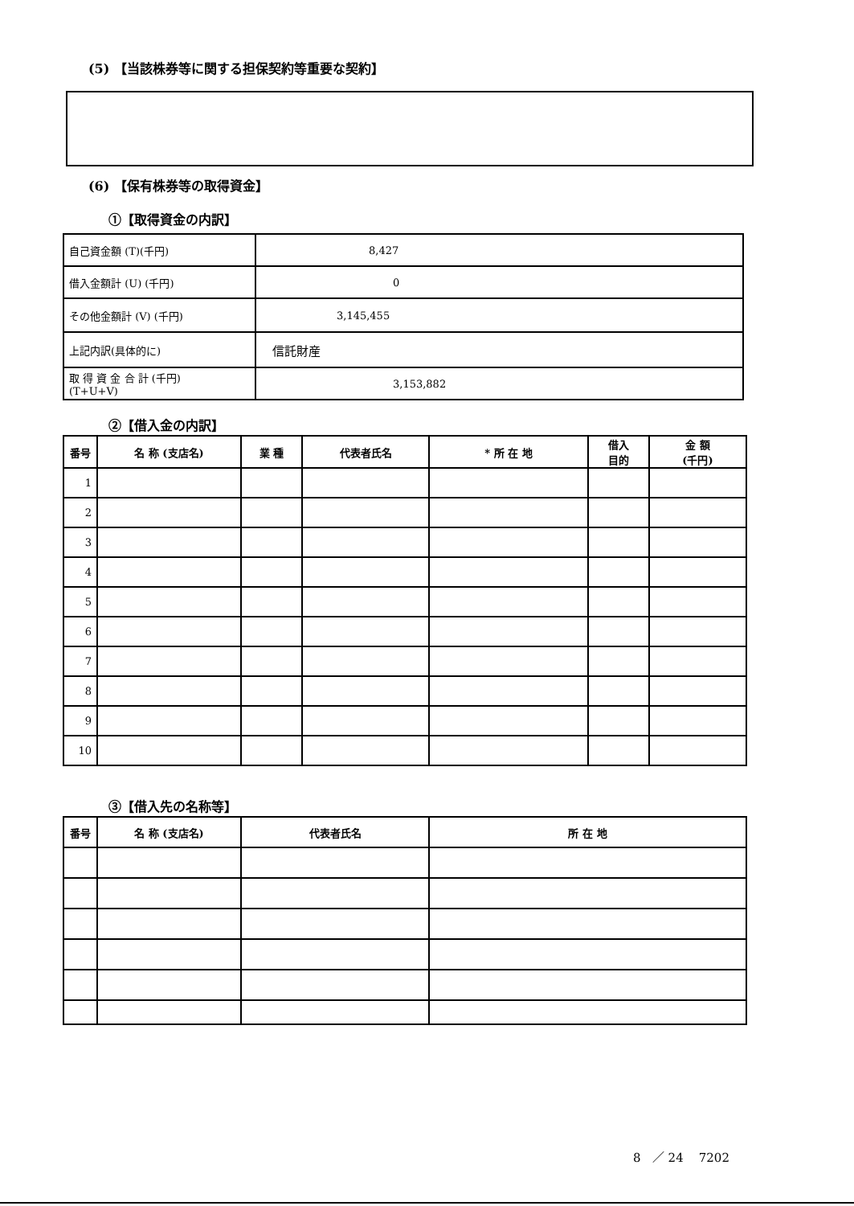(5) 【当該株券等に関する担保契約等重要な契約】
(6) 【保有株券等の取得資金】
①【取得資金の内訳】
| 自己資金額 (T)(千円) | 8,427 |
| 借入金額計 (U) (千円) | 0 |
| その他金額計 (V) (千円) | 3,145,455 |
| 上記内訳(具体的に) | 信託財産 |
| 取 得 資 金 合 計 (千円) (T+U+V) | 3,153,882 |
②【借入金の内訳】
| 番号 | 名 称 (支店名) | 業 種 | 代表者氏名 | * 所 在 地 | 借入 目的 | 金 額 (千円) |
| --- | --- | --- | --- | --- | --- | --- |
| 1 | | | | | | |
| 2 | | | | | | |
| 3 | | | | | | |
| 4 | | | | | | |
| 5 | | | | | | |
| 6 | | | | | | |
| 7 | | | | | | |
| 8 | | | | | | |
| 9 | | | | | | |
| 10 | | | | | | |
③【借入先の名称等】
| 番号 | 名 称 (支店名) | 代表者氏名 | 所 在 地 |
| --- | --- | --- | --- |
8 ／ 24 7202